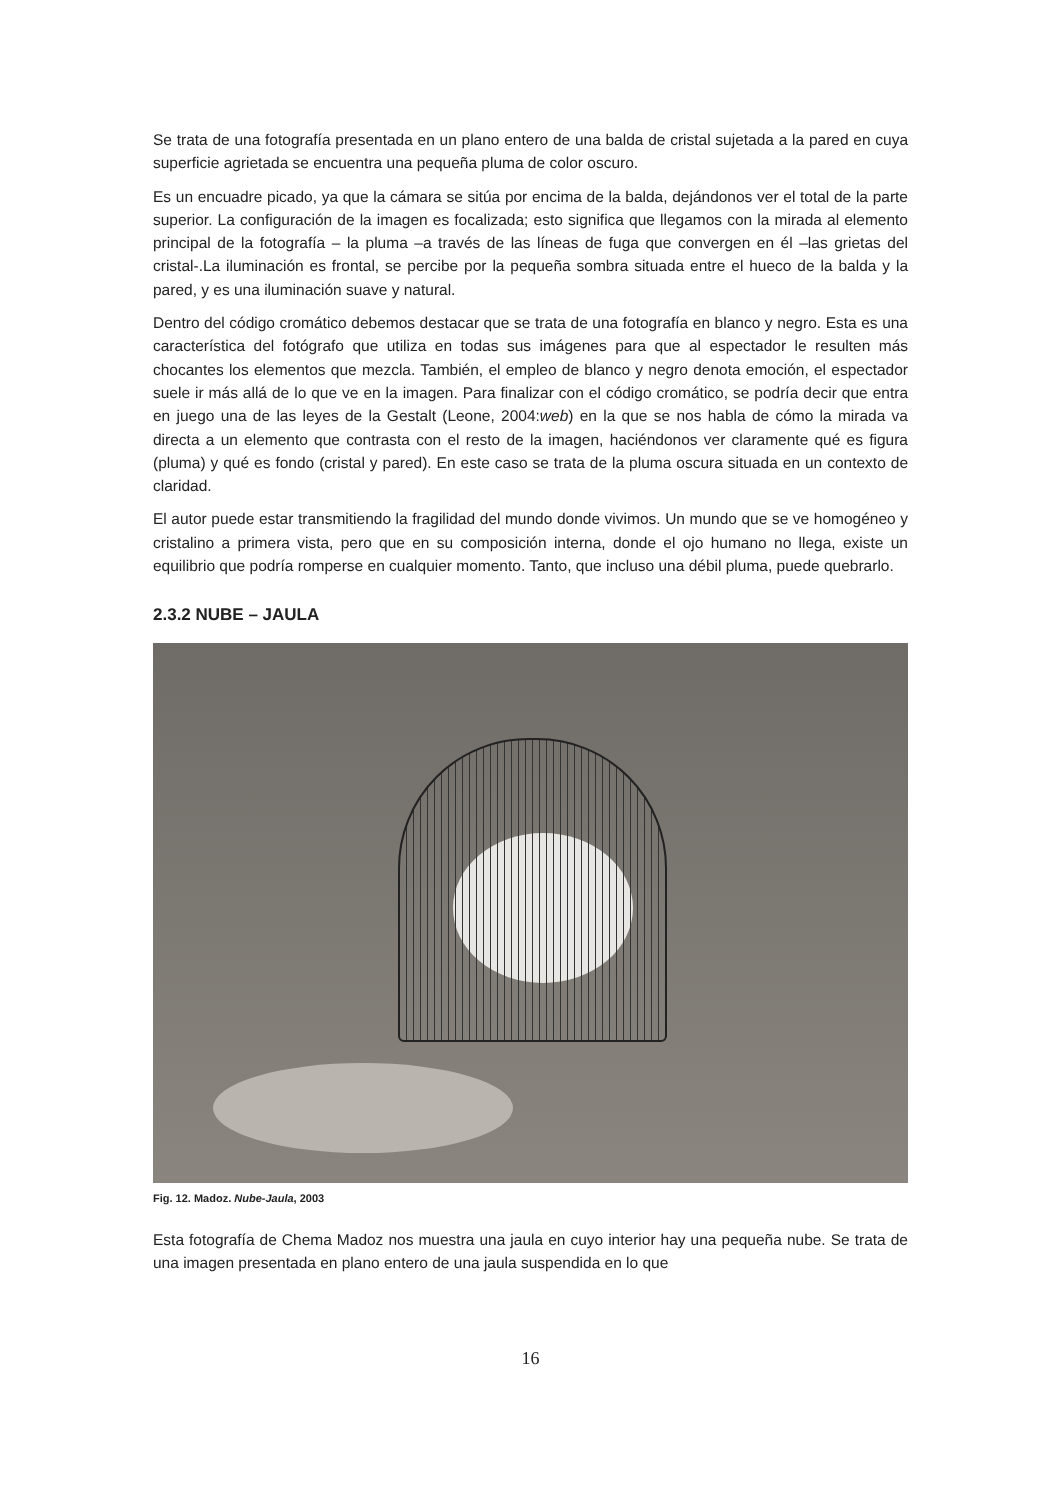Se trata de una fotografía presentada en un plano entero de una balda de cristal sujetada a la pared en cuya superficie agrietada se encuentra una pequeña pluma de color oscuro.
Es un encuadre picado, ya que la cámara se sitúa por encima de la balda, dejándonos ver el total de la parte superior. La configuración de la imagen es focalizada; esto significa que llegamos con la mirada al elemento principal de la fotografía – la pluma –a través de las líneas de fuga que convergen en él –las grietas del cristal-.La iluminación es frontal, se percibe por la pequeña sombra situada entre el hueco de la balda y la pared, y es una iluminación suave y natural.
Dentro del código cromático debemos destacar que se trata de una fotografía en blanco y negro. Esta es una característica del fotógrafo que utiliza en todas sus imágenes para que al espectador le resulten más chocantes los elementos que mezcla. También, el empleo de blanco y negro denota emoción, el espectador suele ir más allá de lo que ve en la imagen. Para finalizar con el código cromático, se podría decir que entra en juego una de las leyes de la Gestalt (Leone, 2004:web) en la que se nos habla de cómo la mirada va directa a un elemento que contrasta con el resto de la imagen, haciéndonos ver claramente qué es figura (pluma) y qué es fondo (cristal y pared). En este caso se trata de la pluma oscura situada en un contexto de claridad.
El autor puede estar transmitiendo la fragilidad del mundo donde vivimos. Un mundo que se ve homogéneo y cristalino a primera vista, pero que en su composición interna, donde el ojo humano no llega, existe un equilibrio que podría romperse en cualquier momento. Tanto, que incluso una débil pluma, puede quebrarlo.
2.3.2 NUBE – JAULA
Fig. 12. Madoz. Nube-Jaula, 2003
Esta fotografía de Chema Madoz nos muestra una jaula en cuyo interior hay una pequeña nube. Se trata de una imagen presentada en plano entero de una jaula suspendida en lo que
16